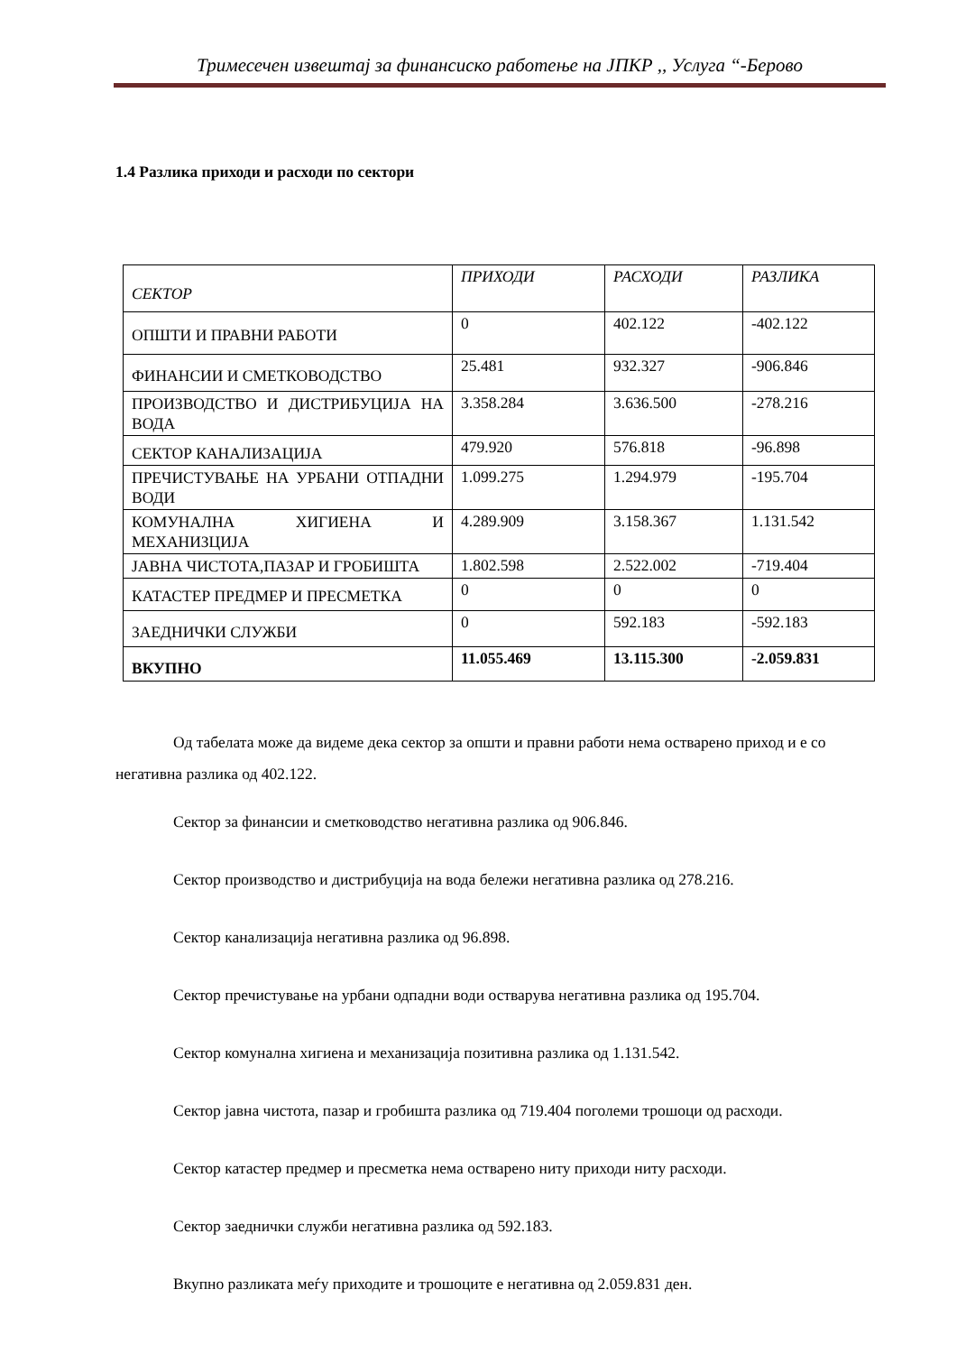Тримесечен извештај за финансиско работење на ЈПКР ,, Услуга “-Берово
1.4 Разлика приходи и расходи по сектори
| СЕКТОР | ПРИХОДИ | РАСХОДИ | РАЗЛИКА |
| ОПШТИ И ПРАВНИ РАБОТИ | 0 | 402.122 | -402.122 |
| ФИНАНСИИ И СМЕТКОВОДСТВО | 25.481 | 932.327 | -906.846 |
| ПРОИЗВОДСТВО И ДИСТРИБУЦИЈА НА ВОДА | 3.358.284 | 3.636.500 | -278.216 |
| СЕКТОР КАНАЛИЗАЦИЈА | 479.920 | 576.818 | -96.898 |
| ПРЕЧИСТУВАЊЕ НА УРБАНИ ОТПАДНИ ВОДИ | 1.099.275 | 1.294.979 | -195.704 |
| КОМУНАЛНА ХИГИЕНА И МЕХАНИЗЦИЈА | 4.289.909 | 3.158.367 | 1.131.542 |
| ЈАВНА ЧИСТОТА,ПАЗАР И ГРОБИШТА | 1.802.598 | 2.522.002 | -719.404 |
| КАТАСТЕР ПРЕДМЕР И ПРЕСМЕТКА | 0 | 0 | 0 |
| ЗАЕДНИЧКИ СЛУЖБИ | 0 | 592.183 | -592.183 |
| ВКУПНО | 11.055.469 | 13.115.300 | -2.059.831 |
Од табелата може да видеме дека сектор за општи и правни работи нема остварено приход и е со негативна разлика од 402.122.
Сектор за финансии и сметководство негативна разлика од 906.846.
Сектор производство и дистрибуција на вода бележи негативна разлика од 278.216.
Сектор канализација негативна разлика од 96.898.
Сектор пречистување на урбани одпадни води остварува негативна разлика од 195.704.
Сектор комунална хигиена и механизација позитивна разлика од 1.131.542.
Сектор јавна чистота, пазар и гробишта разлика од 719.404 поголеми трошоци од расходи.
Сектор катастер предмер и пресметка нема остварено ниту приходи ниту расходи.
Сектор заеднички служби негативна разлика од 592.183.
Вкупно разликата меѓу приходите и трошоците е негативна од 2.059.831 ден.